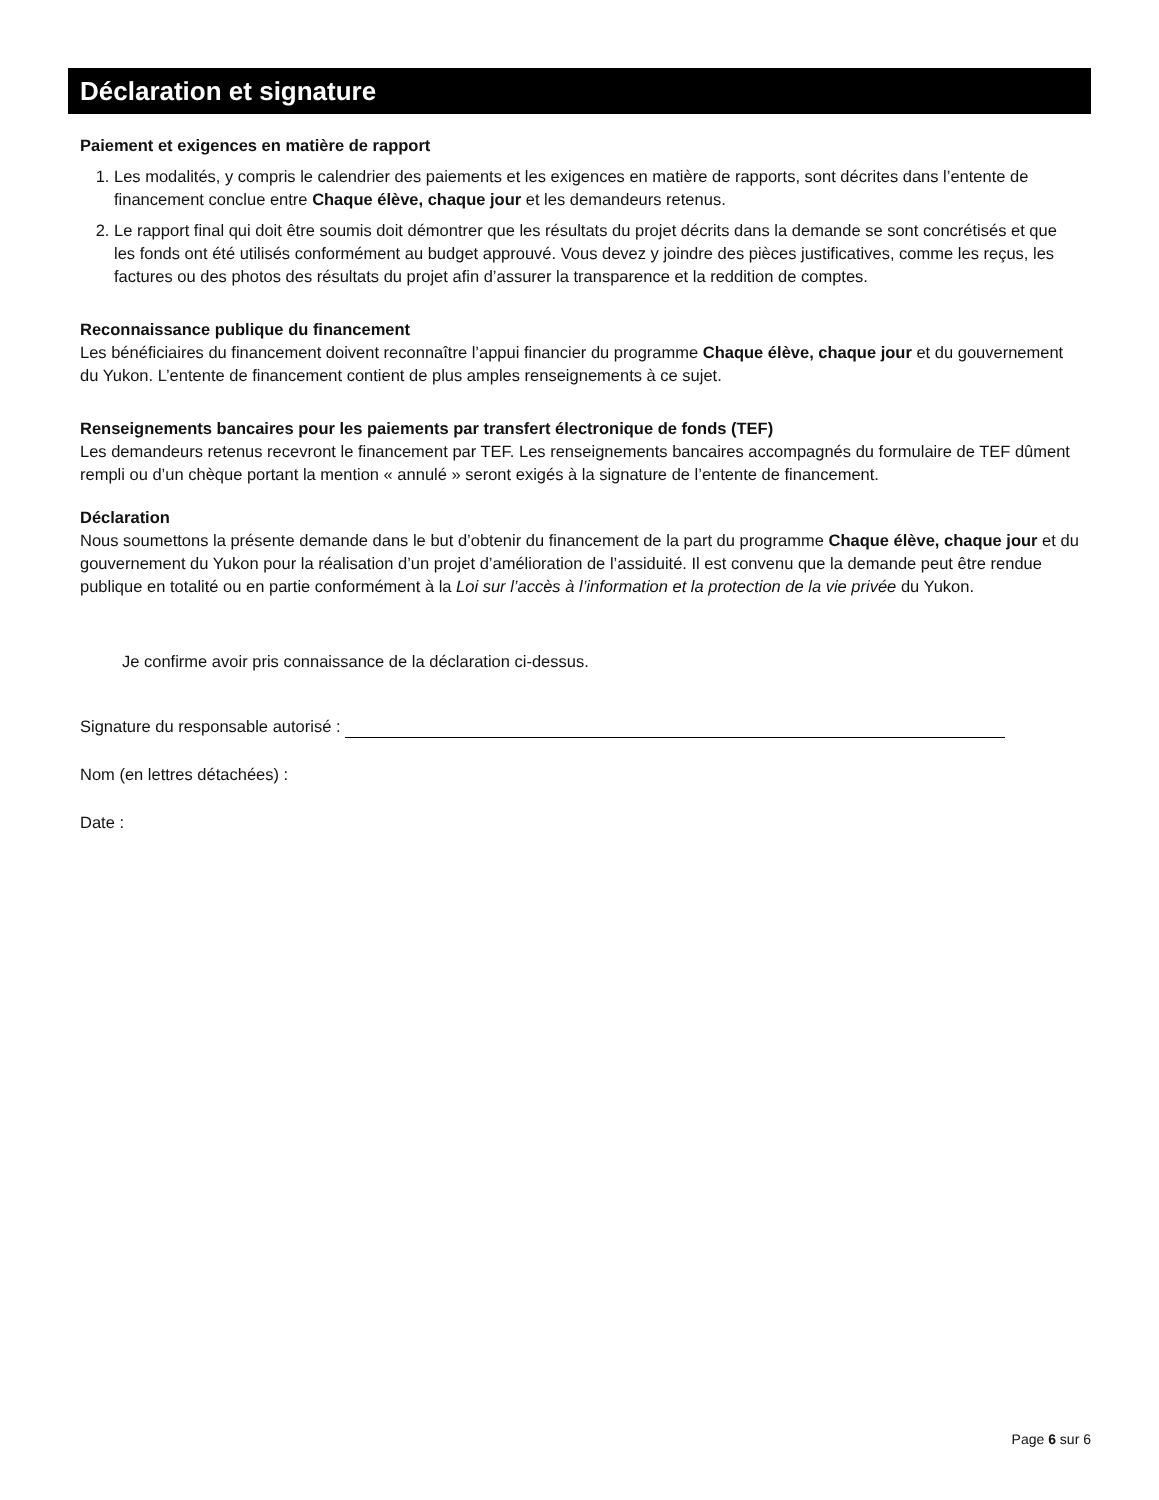Déclaration et signature
Paiement et exigences en matière de rapport
1. Les modalités, y compris le calendrier des paiements et les exigences en matière de rapports, sont décrites dans l’entente de financement conclue entre Chaque élève, chaque jour et les demandeurs retenus.
2. Le rapport final qui doit être soumis doit démontrer que les résultats du projet décrits dans la demande se sont concrétisés et que les fonds ont été utilisés conformément au budget approuvé. Vous devez y joindre des pièces justificatives, comme les reçus, les factures ou des photos des résultats du projet afin d’assurer la transparence et la reddition de comptes.
Reconnaissance publique du financement
Les bénéficiaires du financement doivent reconnaître l’appui financier du programme Chaque élève, chaque jour et du gouvernement du Yukon. L’entente de financement contient de plus amples renseignements à ce sujet.
Renseignements bancaires pour les paiements par transfert électronique de fonds (TEF)
Les demandeurs retenus recevront le financement par TEF. Les renseignements bancaires accompagnés du formulaire de TEF dûment rempli ou d’un chèque portant la mention « annulé » seront exigés à la signature de l’entente de financement.
Déclaration
Nous soumettons la présente demande dans le but d’obtenir du financement de la part du programme Chaque élève, chaque jour et du gouvernement du Yukon pour la réalisation d’un projet d’amélioration de l’assiduité. Il est convenu que la demande peut être rendue publique en totalité ou en partie conformément à la Loi sur l’accès à l’information et la protection de la vie privée du Yukon.
Je confirme avoir pris connaissance de la déclaration ci-dessus.
Signature du responsable autorisé :
Nom (en lettres détachées) :
Date :
Page 6 sur 6